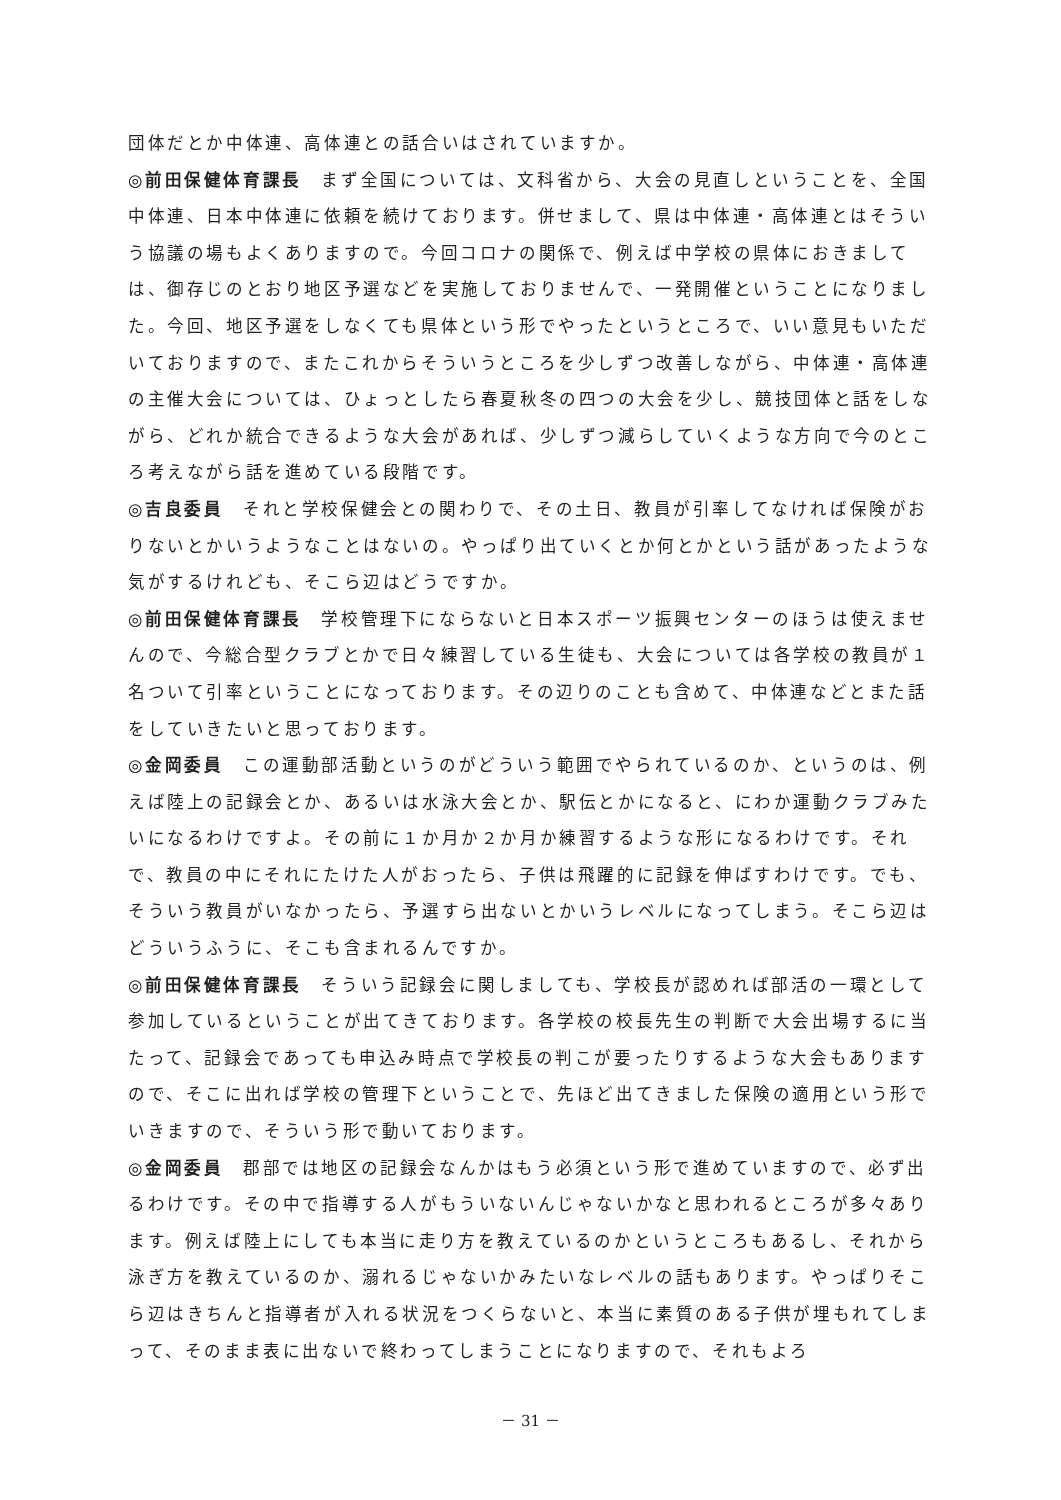団体だとか中体連、高体連との話合いはされていますか。
◎前田保健体育課長　まず全国については、文科省から、大会の見直しということを、全国中体連、日本中体連に依頼を続けております。併せまして、県は中体連・高体連とはそういう協議の場もよくありますので。今回コロナの関係で、例えば中学校の県体におきましては、御存じのとおり地区予選などを実施しておりませんで、一発開催ということになりました。今回、地区予選をしなくても県体という形でやったというところで、いい意見もいただいておりますので、またこれからそういうところを少しずつ改善しながら、中体連・高体連の主催大会については、ひょっとしたら春夏秋冬の四つの大会を少し、競技団体と話をしながら、どれか統合できるような大会があれば、少しずつ減らしていくような方向で今のところ考えながら話を進めている段階です。
◎吉良委員　それと学校保健会との関わりで、その土日、教員が引率してなければ保険がおりないとかいうようなことはないの。やっぱり出ていくとか何とかという話があったような気がするけれども、そこら辺はどうですか。
◎前田保健体育課長　学校管理下にならないと日本スポーツ振興センターのほうは使えませんので、今総合型クラブとかで日々練習している生徒も、大会については各学校の教員が１名ついて引率ということになっております。その辺りのことも含めて、中体連などとまた話をしていきたいと思っております。
◎金岡委員　この運動部活動というのがどういう範囲でやられているのか、というのは、例えば陸上の記録会とか、あるいは水泳大会とか、駅伝とかになると、にわか運動クラブみたいになるわけですよ。その前に１か月か２か月か練習するような形になるわけです。それで、教員の中にそれにたけた人がおったら、子供は飛躍的に記録を伸ばすわけです。でも、そういう教員がいなかったら、予選すら出ないとかいうレベルになってしまう。そこら辺はどういうふうに、そこも含まれるんですか。
◎前田保健体育課長　そういう記録会に関しましても、学校長が認めれば部活の一環として参加しているということが出てきております。各学校の校長先生の判断で大会出場するに当たって、記録会であっても申込み時点で学校長の判こが要ったりするような大会もありますので、そこに出れば学校の管理下ということで、先ほど出てきました保険の適用という形でいきますので、そういう形で動いております。
◎金岡委員　郡部では地区の記録会なんかはもう必須という形で進めていますので、必ず出るわけです。その中で指導する人がもういないんじゃないかなと思われるところが多々あります。例えば陸上にしても本当に走り方を教えているのかというところもあるし、それから泳ぎ方を教えているのか、溺れるじゃないかみたいなレベルの話もあります。やっぱりそこら辺はきちんと指導者が入れる状況をつくらないと、本当に素質のある子供が埋もれてしまって、そのまま表に出ないで終わってしまうことになりますので、それもよろ
－ 31 －